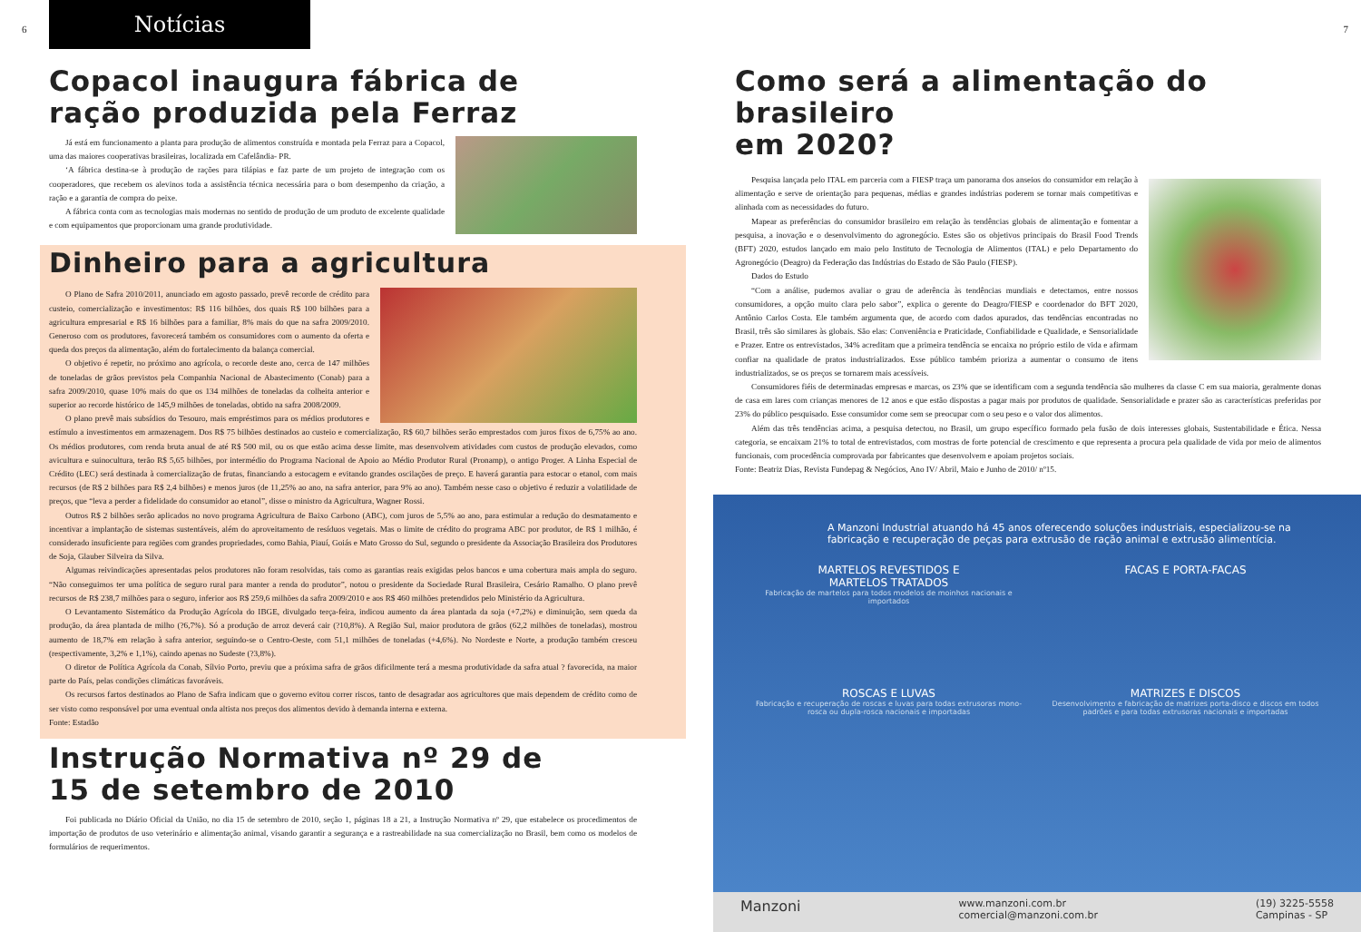6
Notícias
Copacol inaugura fábrica de
ração produzida pela Ferraz
Já está em funcionamento a planta para produção de alimentos construída e montada pela Ferraz para a Copacol, uma das maiores cooperativas brasileiras, localizada em Cafelândia- PR.
‘A fábrica destina-se à produção de rações para tilápias e faz parte de um projeto de integração com os cooperadores, que recebem os alevinos toda a assistência técnica necessária para o bom desempenho da criação, a ração e a garantia de compra do peixe.
A fábrica conta com as tecnologias mais modernas no sentido de produção de um produto de excelente qualidade e com equipamentos que proporcionam uma grande produtividade.
Dinheiro para a agricultura
O Plano de Safra 2010/2011, anunciado em agosto passado, prevê recorde de crédito para custeio, comercialização e investimentos: R$ 116 bilhões, dos quais R$ 100 bilhões para a agricultura empresarial e R$ 16 bilhões para a familiar, 8% mais do que na safra 2009/2010. Generoso com os produtores, favorecerá também os consumidores com o aumento da oferta e queda dos preços da alimentação, além do fortalecimento da balança comercial.
O objetivo é repetir, no próximo ano agrícola, o recorde deste ano, cerca de 147 milhões de toneladas de grãos previstos pela Companhia Nacional de Abastecimento (Conab) para a safra 2009/2010, quase 10% mais do que os 134 milhões de toneladas da colheita anterior e superior ao recorde histórico de 145,9 milhões de toneladas, obtido na safra 2008/2009.
O plano prevê mais subsídios do Tesouro, mais empréstimos para os médios produtores e estímulo a investimentos em armazenagem. Dos R$ 75 bilhões destinados ao custeio e comercialização, R$ 60,7 bilhões serão emprestados com juros fixos de 6,75% ao ano. Os médios produtores, com renda bruta anual de até R$ 500 mil, ou os que estão acima desse limite, mas desenvolvem atividades com custos de produção elevados, como avicultura e suinocultura, terão R$ 5,65 bilhões, por intermédio do Programa Nacional de Apoio ao Médio Produtor Rural (Pronamp), o antigo Proger. A Linha Especial de Crédito (LEC) será destinada à comercialização de frutas, financiando a estocagem e evitando grandes oscilações de preço. E haverá garantia para estocar o etanol, com mais recursos (de R$ 2 bilhões para R$ 2,4 bilhões) e menos juros (de 11,25% ao ano, na safra anterior, para 9% ao ano). Também nesse caso o objetivo é reduzir a volatilidade de preços, que “leva a perder a fidelidade do consumidor ao etanol”, disse o ministro da Agricultura, Wagner Rossi.
Outros R$ 2 bilhões serão aplicados no novo programa Agricultura de Baixo Carbono (ABC), com juros de 5,5% ao ano, para estimular a redução do desmatamento e incentivar a implantação de sistemas sustentáveis, além do aproveitamento de resíduos vegetais. Mas o limite de crédito do programa ABC por produtor, de R$ 1 milhão, é considerado insuficiente para regiões com grandes propriedades, como Bahia, Piauí, Goiás e Mato Grosso do Sul, segundo o presidente da Associação Brasileira dos Produtores de Soja, Glauber Silveira da Silva.
Algumas reivindicações apresentadas pelos produtores não foram resolvidas, tais como as garantias reais exigidas pelos bancos e uma cobertura mais ampla do seguro. “Não conseguimos ter uma política de seguro rural para manter a renda do produtor”, notou o presidente da Sociedade Rural Brasileira, Cesário Ramalho. O plano prevê recursos de R$ 238,7 milhões para o seguro, inferior aos R$ 259,6 milhões da safra 2009/2010 e aos R$ 460 milhões pretendidos pelo Ministério da Agricultura.
O Levantamento Sistemático da Produção Agrícola do IBGE, divulgado terça-feira, indicou aumento da área plantada da soja (+7,2%) e diminuição, sem queda da produção, da área plantada de milho (?6,7%). Só a produção de arroz deverá cair (?10,8%). A Região Sul, maior produtora de grãos (62,2 milhões de toneladas), mostrou aumento de 18,7% em relação à safra anterior, seguindo-se o Centro-Oeste, com 51,1 milhões de toneladas (+4,6%). No Nordeste e Norte, a produção também cresceu (respectivamente, 3,2% e 1,1%), caindo apenas no Sudeste (?3,8%).
O diretor de Política Agrícola da Conab, Sílvio Porto, previu que a próxima safra de grãos dificilmente terá a mesma produtividade da safra atual ? favorecida, na maior parte do País, pelas condições climáticas favoráveis.
Os recursos fartos destinados ao Plano de Safra indicam que o governo evitou correr riscos, tanto de desagradar aos agricultores que mais dependem de crédito como de ser visto como responsável por uma eventual onda altista nos preços dos alimentos devido à demanda interna e externa.
Fonte: Estadão
Instrução Normativa nº 29 de
15 de setembro de 2010
Foi publicada no Diário Oficial da União, no dia 15 de setembro de 2010, seção 1, páginas 18 a 21, a Instrução Normativa nº 29, que estabelece os procedimentos de importação de produtos de uso veterinário e alimentação animal, visando garantir a segurança e a rastreabilidade na sua comercialização no Brasil, bem como os modelos de formulários de requerimentos.
7
Como será a alimentação do brasileiro
em 2020?
Pesquisa lançada pelo ITAL em parceria com a FIESP traça um panorama dos anseios do consumidor em relação à alimentação e serve de orientação para pequenas, médias e grandes indústrias poderem se tornar mais competitivas e alinhada com as necessidades do futuro.
Mapear as preferências do consumidor brasileiro em relação às tendências globais de alimentação e fomentar a pesquisa, a inovação e o desenvolvimento do agronegócio. Estes são os objetivos principais do Brasil Food Trends (BFT) 2020, estudos lançado em maio pelo Instituto de Tecnologia de Alimentos (ITAL) e pelo Departamento do Agronegócio (Deagro) da Federação das Indústrias do Estado de São Paulo (FIESP).
Dados do Estudo
“Com a análise, pudemos avaliar o grau de aderência às tendências mundiais e detectamos, entre nossos consumidores, a opção muito clara pelo sabor”, explica o gerente do Deagro/FIESP e coordenador do BFT 2020, Antônio Carlos Costa. Ele também argumenta que, de acordo com dados apurados, das tendências encontradas no Brasil, três são similares às globais. São elas: Conveniência e Praticidade, Confiabilidade e Qualidade, e Sensorialidade e Prazer. Entre os entrevistados, 34% acreditam que a primeira tendência se encaixa no próprio estilo de vida e afirmam confiar na qualidade de pratos industrializados. Esse público também prioriza a aumentar o consumo de itens industrializados, se os preços se tornarem mais acessíveis.
Consumidores fiéis de determinadas empresas e marcas, os 23% que se identificam com a segunda tendência são mulheres da classe C em sua maioria, geralmente donas de casa em lares com crianças menores de 12 anos e que estão dispostas a pagar mais por produtos de qualidade. Sensorialidade e prazer são as características preferidas por 23% do público pesquisado. Esse consumidor come sem se preocupar com o seu peso e o valor dos alimentos.
Além das três tendências acima, a pesquisa detectou, no Brasil, um grupo específico formado pela fusão de dois interesses globais, Sustentabilidade e Ética. Nessa categoria, se encaixam 21% to total de entrevistados, com mostras de forte potencial de crescimento e que representa a procura pela qualidade de vida por meio de alimentos funcionais, com procedência comprovada por fabricantes que desenvolvem e apoiam projetos sociais.
Fonte: Beatriz Dias, Revista Fundepag & Negócios, Ano IV/ Abril, Maio e Junho de 2010/ nº15.
A Manzoni Industrial atuando há 45 anos oferecendo soluções industriais, especializou-se na fabricação e recuperação de peças para extrusão de ração animal e extrusão alimentícia.
MARTELOS REVESTIDOS E
MARTELOS TRATADOS
Fabricação de martelos para todos modelos de moinhos nacionais e importados
FACAS E PORTA-FACAS
ROSCAS E LUVAS
Fabricação e recuperação de roscas e luvas para todas extrusoras mono-rosca ou dupla-rosca nacionais e importadas
MATRIZES E DISCOS
Desenvolvimento e fabricação de matrizes porta-disco e discos em todos padrões e para todas extrusoras nacionais e importadas
Manzoni
www.manzoni.com.br
comercial@manzoni.com.br
(19) 3225-5558
Campinas - SP